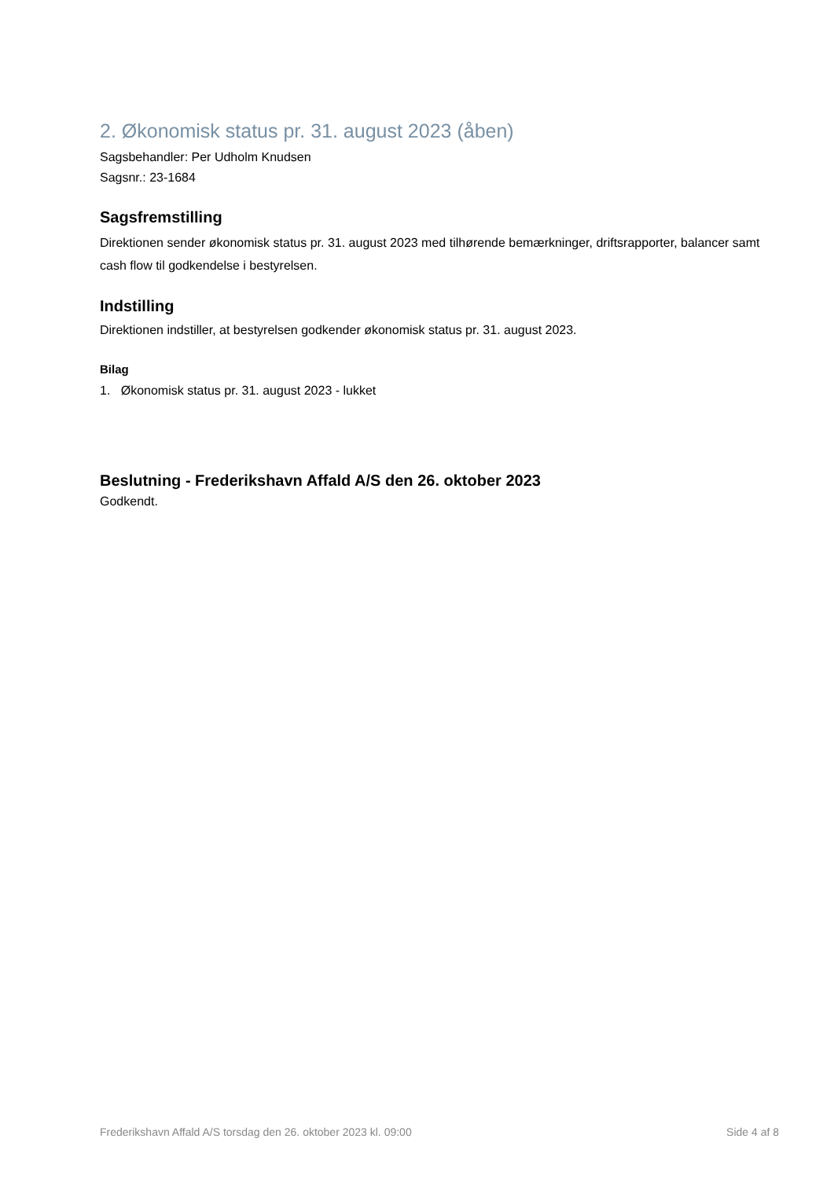2. Økonomisk status pr. 31. august 2023 (åben)
Sagsbehandler: Per Udholm Knudsen
Sagsnr.: 23-1684
Sagsfremstilling
Direktionen sender økonomisk status pr. 31. august 2023 med tilhørende bemærkninger, driftsrapporter, balancer samt cash flow til godkendelse i bestyrelsen.
Indstilling
Direktionen indstiller, at bestyrelsen godkender økonomisk status pr. 31. august 2023.
Bilag
1. Økonomisk status pr. 31. august 2023 - lukket
Beslutning - Frederikshavn Affald A/S den 26. oktober 2023
Godkendt.
Frederikshavn Affald A/S torsdag den 26. oktober 2023 kl. 09:00 Side 4 af 8